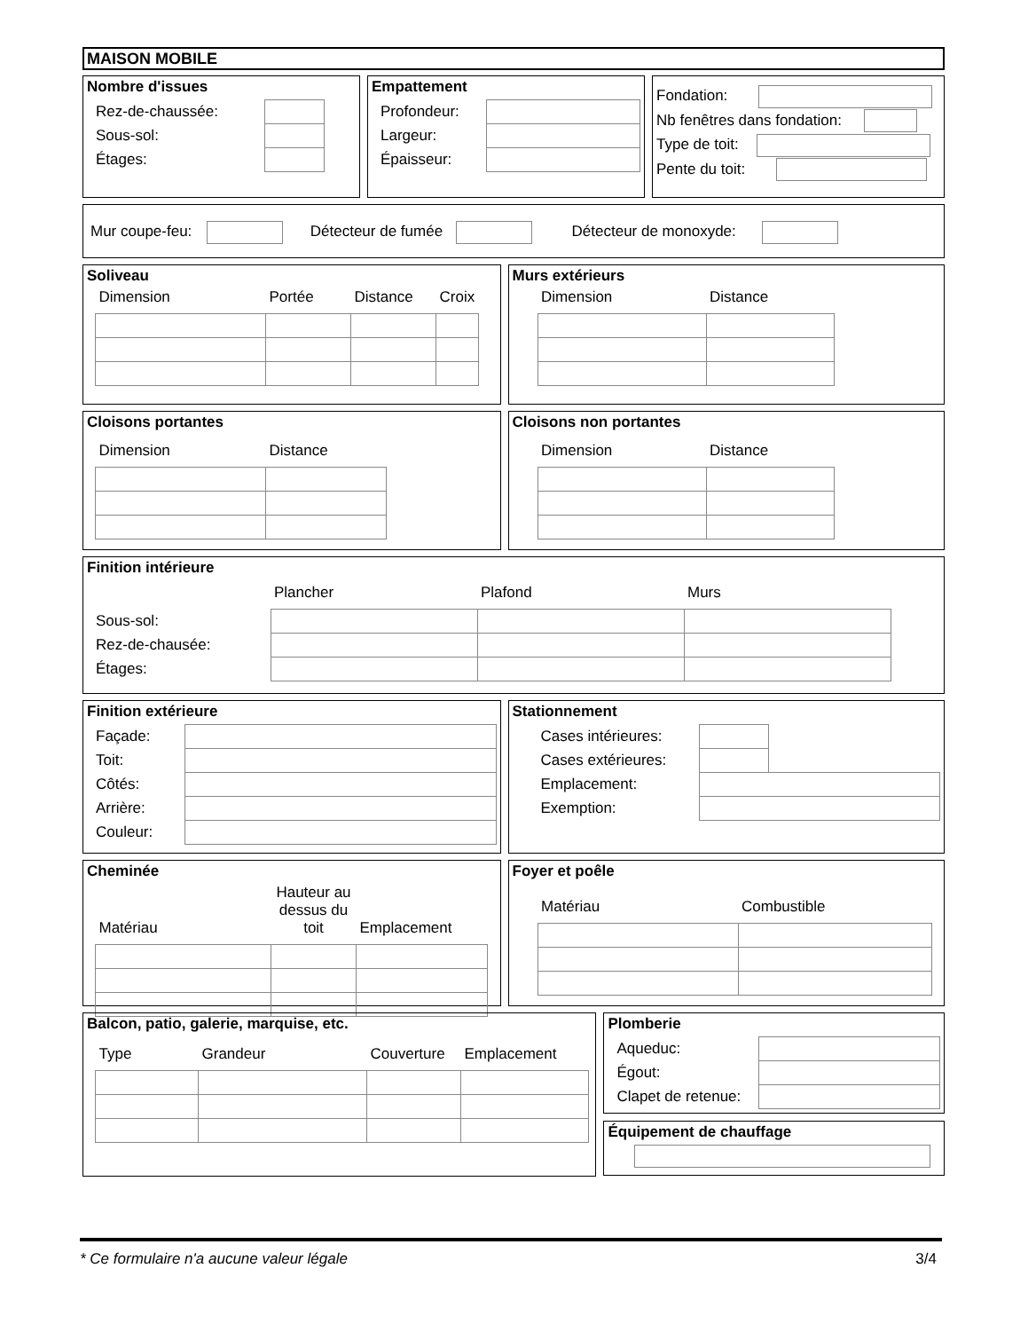MAISON MOBILE
Nombre d'issues
| Rez-de-chaussée: | |
| Sous-sol: | |
| Étages: | |
Empattement
| Profondeur: | |
| Largeur: | |
| Épaisseur: | |
Fondation:
Nb fenêtres dans fondation:
Type de toit:
Pente du toit:
Mur coupe-feu: Détecteur de fumée Détecteur de monoxyde:
Soliveau
| Dimension | Portée | Distance | Croix |
| --- | --- | --- | --- |
Murs extérieurs
| Dimension | Distance |
| --- | --- |
Cloisons portantes
| Dimension | Distance |
| --- | --- |
Cloisons non portantes
| Dimension | Distance |
| --- | --- |
Finition intérieure
| | Plancher | Plafond | Murs |
| --- | --- | --- | --- |
| Sous-sol: | | | |
| Rez-de-chausée: | | | |
| Étages: | | | |
Finition extérieure
| Façade: | |
| Toit: | |
| Côtés: | |
| Arrière: | |
| Couleur: | |
Stationnement
| Cases intérieures: | | |
| Cases extérieures: | | |
| Emplacement: | | |
| Exemption: | | |
Cheminée
| Matériau | Hauteur au dessus du toit | Emplacement |
| --- | --- | --- |
Foyer et poêle
| Matériau | Combustible |
| --- | --- |
Balcon, patio, galerie, marquise, etc.
| Type | Grandeur | Couverture | Emplacement |
| --- | --- | --- | --- |
Plomberie
| Aqueduc: | |
| Égout: | |
| Clapet de retenue: | |
Équipement de chauffage
* Ce formulaire n'a aucune valeur légale 3/4